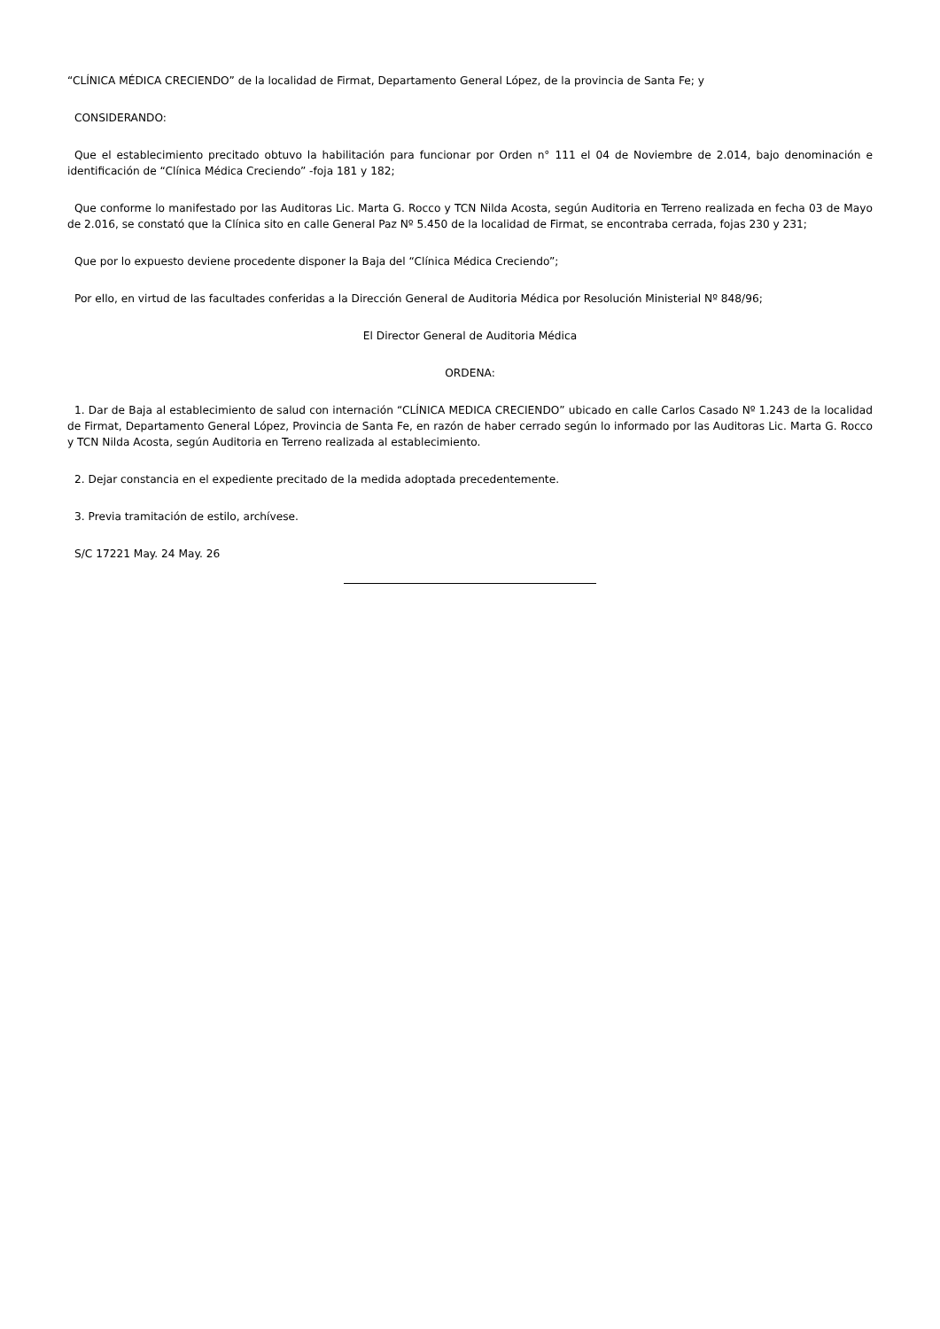“CLÍNICA MÉDICA CRECIENDO” de la localidad de Firmat, Departamento General López, de la provincia de Santa Fe; y
CONSIDERANDO:
Que el establecimiento precitado obtuvo la habilitación para funcionar por Orden n° 111 el 04 de Noviembre de 2.014, bajo denominación e identificación de “Clínica Médica Creciendo” -foja 181 y 182;
Que conforme lo manifestado por las Auditoras Lic. Marta G. Rocco y TCN Nilda Acosta, según Auditoria en Terreno realizada en fecha 03 de Mayo de 2.016, se constató que la Clínica sito en calle General Paz Nº 5.450 de la localidad de Firmat, se encontraba cerrada, fojas 230 y 231;
Que por lo expuesto deviene procedente disponer la Baja del “Clínica Médica Creciendo”;
Por ello, en virtud de las facultades conferidas a la Dirección General de Auditoria Médica por Resolución Ministerial Nº 848/96;
El Director General de Auditoria Médica
ORDENA:
1. Dar de Baja al establecimiento de salud con internación “CLÍNICA MEDICA CRECIENDO” ubicado en calle Carlos Casado Nº 1.243 de la localidad de Firmat, Departamento General López, Provincia de Santa Fe, en razón de haber cerrado según lo informado por las Auditoras Lic. Marta G. Rocco y TCN Nilda Acosta, según Auditoria en Terreno realizada al establecimiento.
2. Dejar constancia en el expediente precitado de la medida adoptada precedentemente.
3. Previa tramitación de estilo, archívese.
S/C 17221 May. 24 May. 26